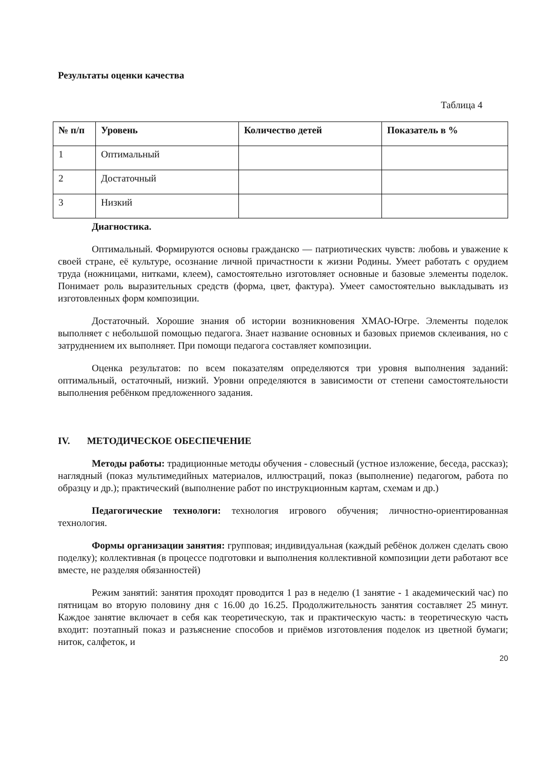Результаты оценки качества
Таблица 4
| № п/п | Уровень | Количество детей | Показатель в % |
| --- | --- | --- | --- |
| 1 | Оптимальный | | |
| 2 | Достаточный | | |
| 3 | Низкий | | |
Диагностика.
Оптимальный. Формируются основы гражданско — патриотических чувств: любовь и уважение к своей стране, её культуре, осознание личной причастности к жизни Родины. Умеет работать с орудием труда (ножницами, нитками, клеем), самостоятельно изготовляет основные и базовые элементы поделок. Понимает роль выразительных средств (форма, цвет, фактура). Умеет самостоятельно выкладывать из изготовленных форм композиции.
Достаточный. Хорошие знания об истории возникновения ХМАО-Югре. Элементы поделок выполняет с небольшой помощью педагога. Знает название основных и базовых приемов склеивания, но с затруднением их выполняет. При помощи педагога составляет композиции.
Оценка результатов: по всем показателям определяются три уровня выполнения заданий: оптимальный, остаточный, низкий. Уровни определяются в зависимости от степени самостоятельности выполнения ребёнком предложенного задания.
IV. МЕТОДИЧЕСКОЕ ОБЕСПЕЧЕНИЕ
Методы работы: традиционные методы обучения - словесный (устное изложение, беседа, рассказ); наглядный (показ мультимедийных материалов, иллюстраций, показ (выполнение) педагогом, работа по образцу и др.); практический (выполнение работ по инструкционным картам, схемам и др.)
Педагогические технологи: технология игрового обучения; личностно-ориентированная технология.
Формы организации занятия: групповая; индивидуальная (каждый ребёнок должен сделать свою поделку); коллективная (в процессе подготовки и выполнения коллективной композиции дети работают все вместе, не разделяя обязанностей)
Режим занятий: занятия проходят проводится 1 раз в неделю (1 занятие - 1 академический час) по пятницам во вторую половину дня с 16.00 до 16.25. Продолжительность занятия составляет 25 минут. Каждое занятие включает в себя как теоретическую, так и практическую часть: в теоретическую часть входит: поэтапный показ и разъяснение способов и приёмов изготовления поделок из цветной бумаги; ниток, салфеток, и
20